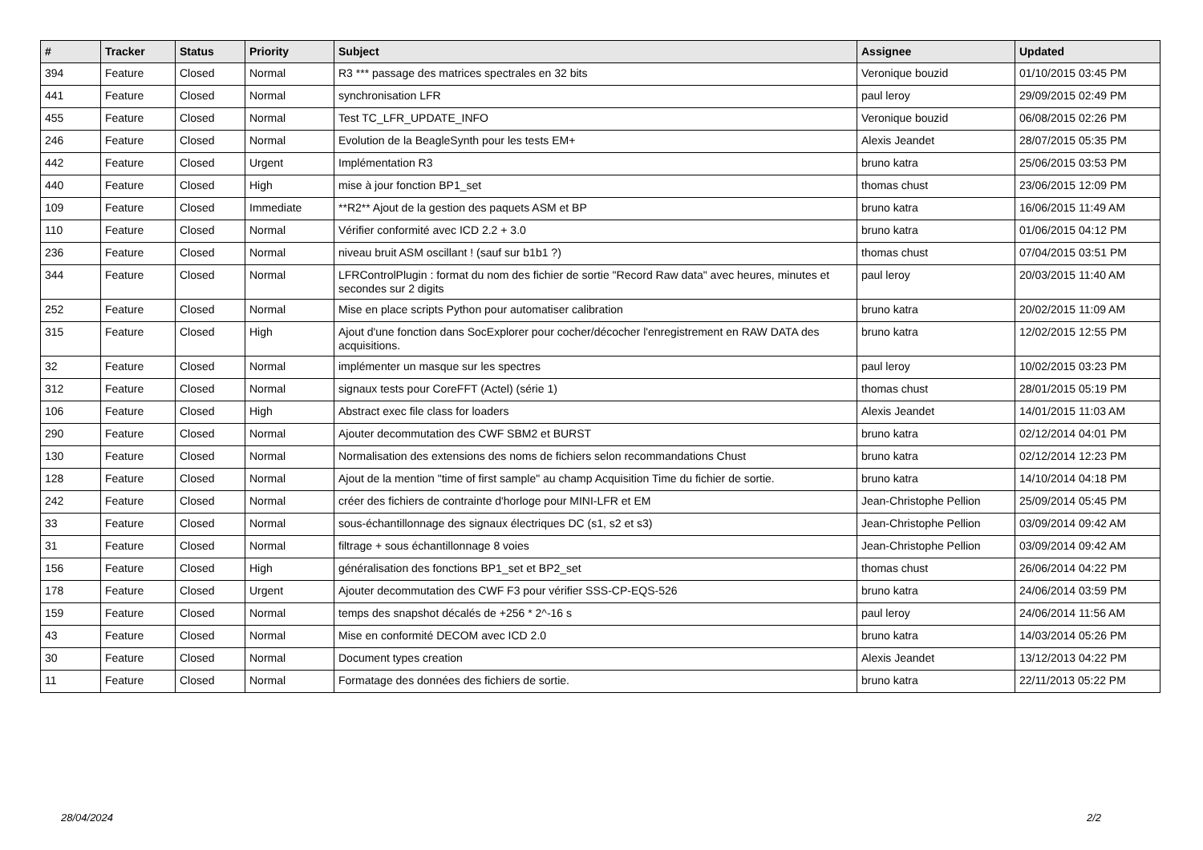| # | Tracker | Status | Priority | Subject | Assignee | Updated |
| --- | --- | --- | --- | --- | --- | --- |
| 394 | Feature | Closed | Normal | R3 *** passage des matrices spectrales en 32 bits | Veronique bouzid | 01/10/2015 03:45 PM |
| 441 | Feature | Closed | Normal | synchronisation LFR | paul leroy | 29/09/2015 02:49 PM |
| 455 | Feature | Closed | Normal | Test TC_LFR_UPDATE_INFO | Veronique bouzid | 06/08/2015 02:26 PM |
| 246 | Feature | Closed | Normal | Evolution de la BeagleSynth pour les tests EM+ | Alexis Jeandet | 28/07/2015 05:35 PM |
| 442 | Feature | Closed | Urgent | Implémentation R3 | bruno katra | 25/06/2015 03:53 PM |
| 440 | Feature | Closed | High | mise à jour fonction BP1_set | thomas chust | 23/06/2015 12:09 PM |
| 109 | Feature | Closed | Immediate | **R2** Ajout de la gestion des paquets ASM et BP | bruno katra | 16/06/2015 11:49 AM |
| 110 | Feature | Closed | Normal | Vérifier conformité avec ICD 2.2 + 3.0 | bruno katra | 01/06/2015 04:12 PM |
| 236 | Feature | Closed | Normal | niveau bruit ASM oscillant ! (sauf sur b1b1 ?) | thomas chust | 07/04/2015 03:51 PM |
| 344 | Feature | Closed | Normal | LFRControlPlugin : format du nom des fichier de sortie "Record Raw data" avec heures, minutes et secondes sur 2 digits | paul leroy | 20/03/2015 11:40 AM |
| 252 | Feature | Closed | Normal | Mise en place scripts Python pour automatiser calibration | bruno katra | 20/02/2015 11:09 AM |
| 315 | Feature | Closed | High | Ajout d'une fonction dans SocExplorer pour cocher/décocher l'enregistrement en RAW DATA des acquisitions. | bruno katra | 12/02/2015 12:55 PM |
| 32 | Feature | Closed | Normal | implémenter un masque sur les spectres | paul leroy | 10/02/2015 03:23 PM |
| 312 | Feature | Closed | Normal | signaux tests pour CoreFFT (Actel) (série 1) | thomas chust | 28/01/2015 05:19 PM |
| 106 | Feature | Closed | High | Abstract exec file class for loaders | Alexis Jeandet | 14/01/2015 11:03 AM |
| 290 | Feature | Closed | Normal | Ajouter decommutation des CWF SBM2 et BURST | bruno katra | 02/12/2014 04:01 PM |
| 130 | Feature | Closed | Normal | Normalisation des extensions des noms de fichiers selon recommandations Chust | bruno katra | 02/12/2014 12:23 PM |
| 128 | Feature | Closed | Normal | Ajout de la mention "time of first sample" au champ Acquisition Time du fichier de sortie. | bruno katra | 14/10/2014 04:18 PM |
| 242 | Feature | Closed | Normal | créer des fichiers de contrainte d'horloge pour MINI-LFR et EM | Jean-Christophe Pellion | 25/09/2014 05:45 PM |
| 33 | Feature | Closed | Normal | sous-échantillonnage des signaux électriques DC (s1, s2 et s3) | Jean-Christophe Pellion | 03/09/2014 09:42 AM |
| 31 | Feature | Closed | Normal | filtrage + sous échantillonnage 8 voies | Jean-Christophe Pellion | 03/09/2014 09:42 AM |
| 156 | Feature | Closed | High | généralisation des fonctions BP1_set et BP2_set | thomas chust | 26/06/2014 04:22 PM |
| 178 | Feature | Closed | Urgent | Ajouter decommutation des CWF F3 pour vérifier SSS-CP-EQS-526 | bruno katra | 24/06/2014 03:59 PM |
| 159 | Feature | Closed | Normal | temps des snapshot décalés de +256 * 2^-16 s | paul leroy | 24/06/2014 11:56 AM |
| 43 | Feature | Closed | Normal | Mise en conformité DECOM avec ICD 2.0 | bruno katra | 14/03/2014 05:26 PM |
| 30 | Feature | Closed | Normal | Document types creation | Alexis Jeandet | 13/12/2013 04:22 PM |
| 11 | Feature | Closed | Normal | Formatage des données des fichiers de sortie. | bruno katra | 22/11/2013 05:22 PM |
28/04/2024 2/2